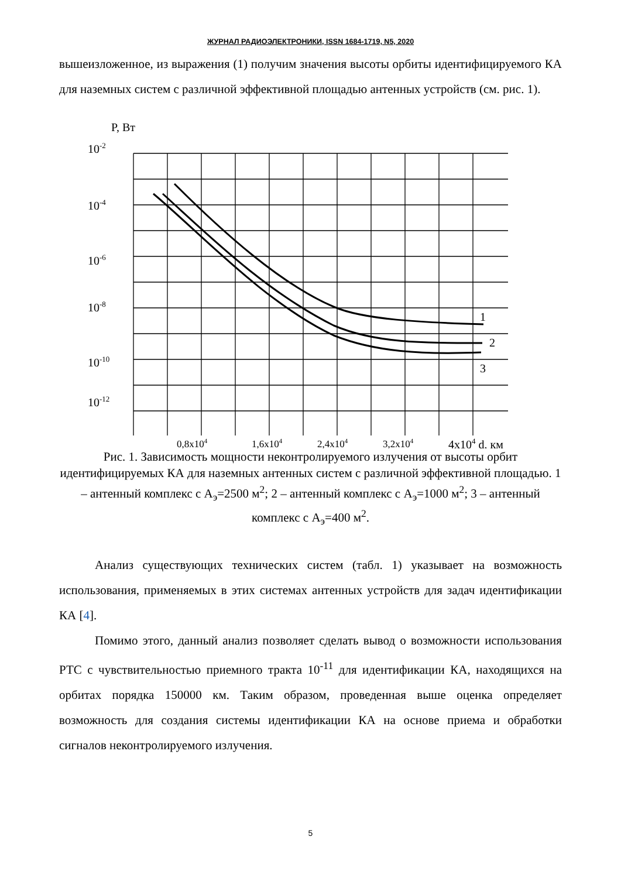ЖУРНАЛ РАДИОЭЛЕКТРОНИКИ, ISSN 1684-1719, N5, 2020
вышеизложенное, из выражения (1) получим значения высоты орбиты идентифицируемого КА для наземных систем с различной эффективной площадью антенных устройств (см. рис. 1).
P, Вт
10-2
10-4
10-6
10-8
10-10
10-12
1
2
3
0,8x104
1,6x104
2,4x104
3,2x104
4x104 d, км
Рис. 1. Зависимость мощности неконтролируемого излучения от высоты орбит идентифицируемых КА для наземных антенных систем с различной эффективной площадью. 1 – антенный комплекс с А<sub>э</sub>=2500 м<sup>2</sup>; 2 – антенный комплекс с А<sub>э</sub>=1000 м<sup>2</sup>; 3 – антенный комплекс с А<sub>э</sub>=400 м<sup>2</sup>.
Анализ существующих технических систем (табл. 1) указывает на возможность использования, применяемых в этих системах антенных устройств для задач идентификации КА [4].
Помимо этого, данный анализ позволяет сделать вывод о возможности использования РТС с чувствительностью приемного тракта 10<sup>-11</sup> для идентификации КА, находящихся на орбитах порядка 150000 км. Таким образом, проведенная выше оценка определяет возможность для создания системы идентификации КА на основе приема и обработки сигналов неконтролируемого излучения.
5